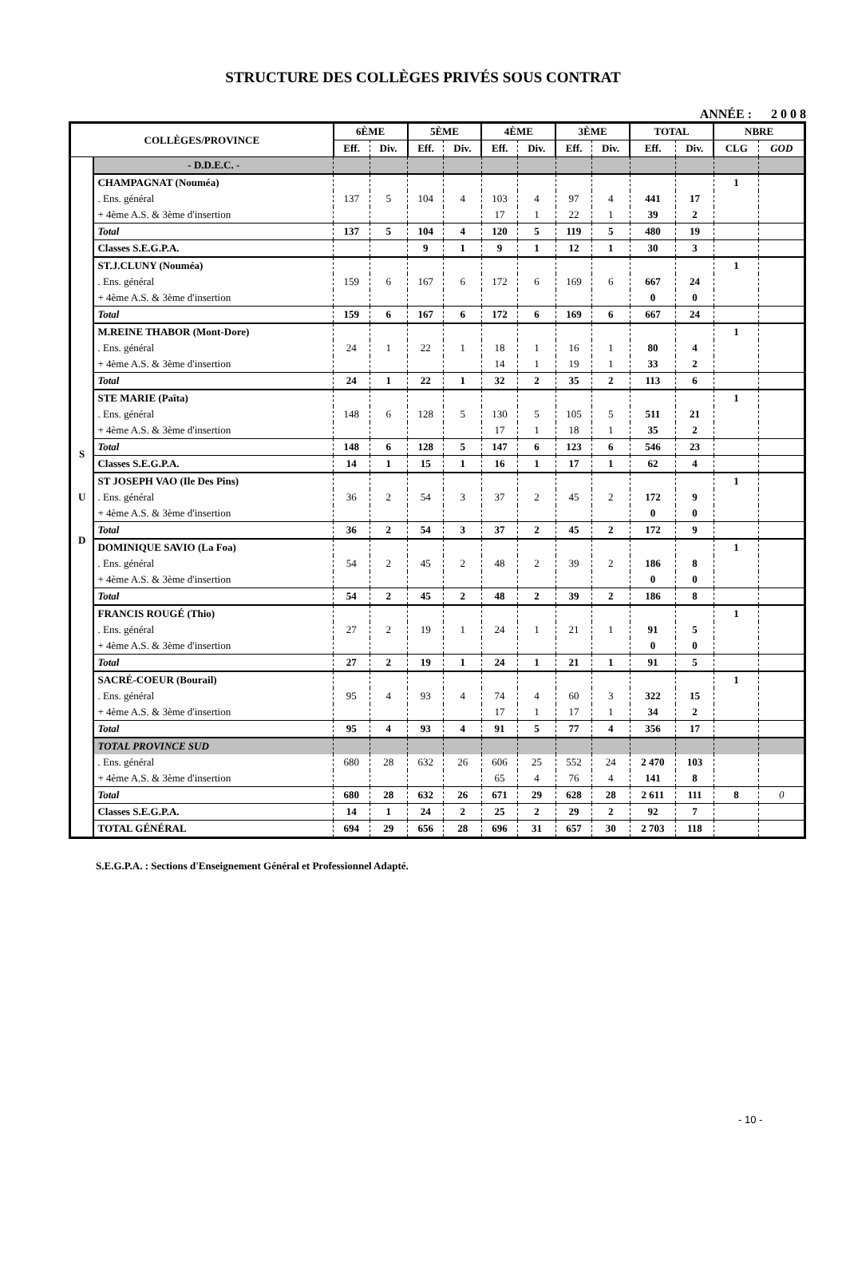STRUCTURE DES COLLÈGES PRIVÉS SOUS CONTRAT
ANNÉE : 2 0 0 8
| COLLÈGES/PROVINCE | | 6ÈME | | 5ÈME | | 4ÈME | | 3ÈME | | TOTAL | | NBRE | |
| --- | --- | --- | --- | --- | --- | --- | --- | --- | --- | --- | --- | --- | --- |
| | | Eff. | Div. | Eff. | Div. | Eff. | Div. | Eff. | Div. | Eff. | Div. | CLG | GOD |
| S U D | - D.D.E.C. - | | | | | | | | | | | | |
| | CHAMPAGNAT (Nouméa) | | | | | | | | | | | 1 | |
| | . Ens. général | 137 | 5 | 104 | 4 | 103 | 4 | 97 | 4 | 441 | 17 | | |
| | + 4ème A.S. & 3ème d'insertion | | | | | 17 | 1 | 22 | 1 | 39 | 2 | | |
| | Total | 137 | 5 | 104 | 4 | 120 | 5 | 119 | 5 | 480 | 19 | | |
| | Classes S.E.G.P.A. | | | 9 | 1 | 9 | 1 | 12 | 1 | 30 | 3 | | |
| | ST.J.CLUNY (Nouméa) | | | | | | | | | | | 1 | |
| | . Ens. général | 159 | 6 | 167 | 6 | 172 | 6 | 169 | 6 | 667 | 24 | | |
| | + 4ème A.S. & 3ème d'insertion | | | | | | | | | 0 | 0 | | |
| | Total | 159 | 6 | 167 | 6 | 172 | 6 | 169 | 6 | 667 | 24 | | |
| | M.REINE THABOR (Mont-Dore) | | | | | | | | | | | 1 | |
| | . Ens. général | 24 | 1 | 22 | 1 | 18 | 1 | 16 | 1 | 80 | 4 | | |
| | + 4ème A.S. & 3ème d'insertion | | | | | 14 | 1 | 19 | 1 | 33 | 2 | | |
| | Total | 24 | 1 | 22 | 1 | 32 | 2 | 35 | 2 | 113 | 6 | | |
| | STE MARIE (Païta) | | | | | | | | | | | 1 | |
| | . Ens. général | 148 | 6 | 128 | 5 | 130 | 5 | 105 | 5 | 511 | 21 | | |
| | + 4ème A.S. & 3ème d'insertion | | | | | 17 | 1 | 18 | 1 | 35 | 2 | | |
| | Total | 148 | 6 | 128 | 5 | 147 | 6 | 123 | 6 | 546 | 23 | | |
| | Classes S.E.G.P.A. | 14 | 1 | 15 | 1 | 16 | 1 | 17 | 1 | 62 | 4 | | |
| | ST JOSEPH VAO (Ile Des Pins) | | | | | | | | | | | 1 | |
| | . Ens. général | 36 | 2 | 54 | 3 | 37 | 2 | 45 | 2 | 172 | 9 | | |
| | + 4ème A.S. & 3ème d'insertion | | | | | | | | | 0 | 0 | | |
| | Total | 36 | 2 | 54 | 3 | 37 | 2 | 45 | 2 | 172 | 9 | | |
| | DOMINIQUE SAVIO (La Foa) | | | | | | | | | | | 1 | |
| | . Ens. général | 54 | 2 | 45 | 2 | 48 | 2 | 39 | 2 | 186 | 8 | | |
| | + 4ème A.S. & 3ème d'insertion | | | | | | | | | 0 | 0 | | |
| | Total | 54 | 2 | 45 | 2 | 48 | 2 | 39 | 2 | 186 | 8 | | |
| | FRANCIS ROUGÉ (Thio) | | | | | | | | | | | 1 | |
| | . Ens. général | 27 | 2 | 19 | 1 | 24 | 1 | 21 | 1 | 91 | 5 | | |
| | + 4ème A.S. & 3ème d'insertion | | | | | | | | | 0 | 0 | | |
| | Total | 27 | 2 | 19 | 1 | 24 | 1 | 21 | 1 | 91 | 5 | | |
| | SACRÉ-COEUR (Bourail) | | | | | | | | | | | 1 | |
| | . Ens. général | 95 | 4 | 93 | 4 | 74 | 4 | 60 | 3 | 322 | 15 | | |
| | + 4ème A.S. & 3ème d'insertion | | | | | 17 | 1 | 17 | 1 | 34 | 2 | | |
| | Total | 95 | 4 | 93 | 4 | 91 | 5 | 77 | 4 | 356 | 17 | | |
| | TOTAL PROVINCE SUD | | | | | | | | | | | | |
| | . Ens. général | 680 | 28 | 632 | 26 | 606 | 25 | 552 | 24 | 2 470 | 103 | | |
| | + 4ème A.S. & 3ème d'insertion | | | | | 65 | 4 | 76 | 4 | 141 | 8 | | |
| | Total | 680 | 28 | 632 | 26 | 671 | 29 | 628 | 28 | 2 611 | 111 | 8 | 0 |
| | Classes S.E.G.P.A. | 14 | 1 | 24 | 2 | 25 | 2 | 29 | 2 | 92 | 7 | | |
| | TOTAL GÉNÉRAL | 694 | 29 | 656 | 28 | 696 | 31 | 657 | 30 | 2 703 | 118 | | |
S.E.G.P.A. : Sections d'Enseignement Général et Professionnel Adapté.
- 10 -